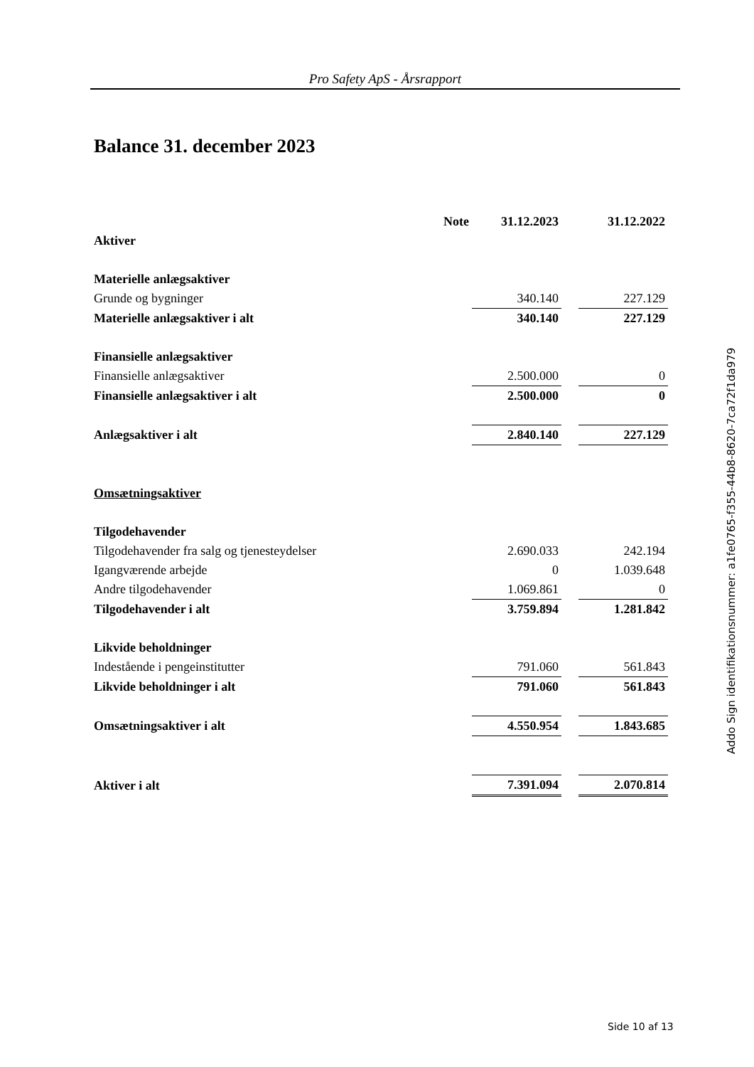Pro Safety ApS - Årsrapport
Balance 31. december 2023
| | Note | 31.12.2023 | | 31.12.2022 |
| Aktiver | | | | |
| Materielle anlægsaktiver | | | | |
| Grunde og bygninger | | 340.140 | | 227.129 |
| Materielle anlægsaktiver i alt | | 340.140 | | 227.129 |
| Finansielle anlægsaktiver | | | | |
| Finansielle anlægsaktiver | | 2.500.000 | | 0 |
| Finansielle anlægsaktiver i alt | | 2.500.000 | | 0 |
| Anlægsaktiver i alt | | 2.840.140 | | 227.129 |
| Omsætningsaktiver | | | | |
| Tilgodehavender | | | | |
| Tilgodehavender fra salg og tjenesteydelser | | 2.690.033 | | 242.194 |
| Igangværende arbejde | | 0 | | 1.039.648 |
| Andre tilgodehavender | | 1.069.861 | | 0 |
| Tilgodehavender i alt | | 3.759.894 | | 1.281.842 |
| Likvide beholdninger | | | | |
| Indestående i pengeinstitutter | | 791.060 | | 561.843 |
| Likvide beholdninger i alt | | 791.060 | | 561.843 |
| Omsætningsaktiver i alt | | 4.550.954 | | 1.843.685 |
| Aktiver i alt | | 7.391.094 | | 2.070.814 |
Addo Sign identifikationsnummer: a1fe0765-f355-44b8-8620-7ca72f1da979
Side 10 af 13